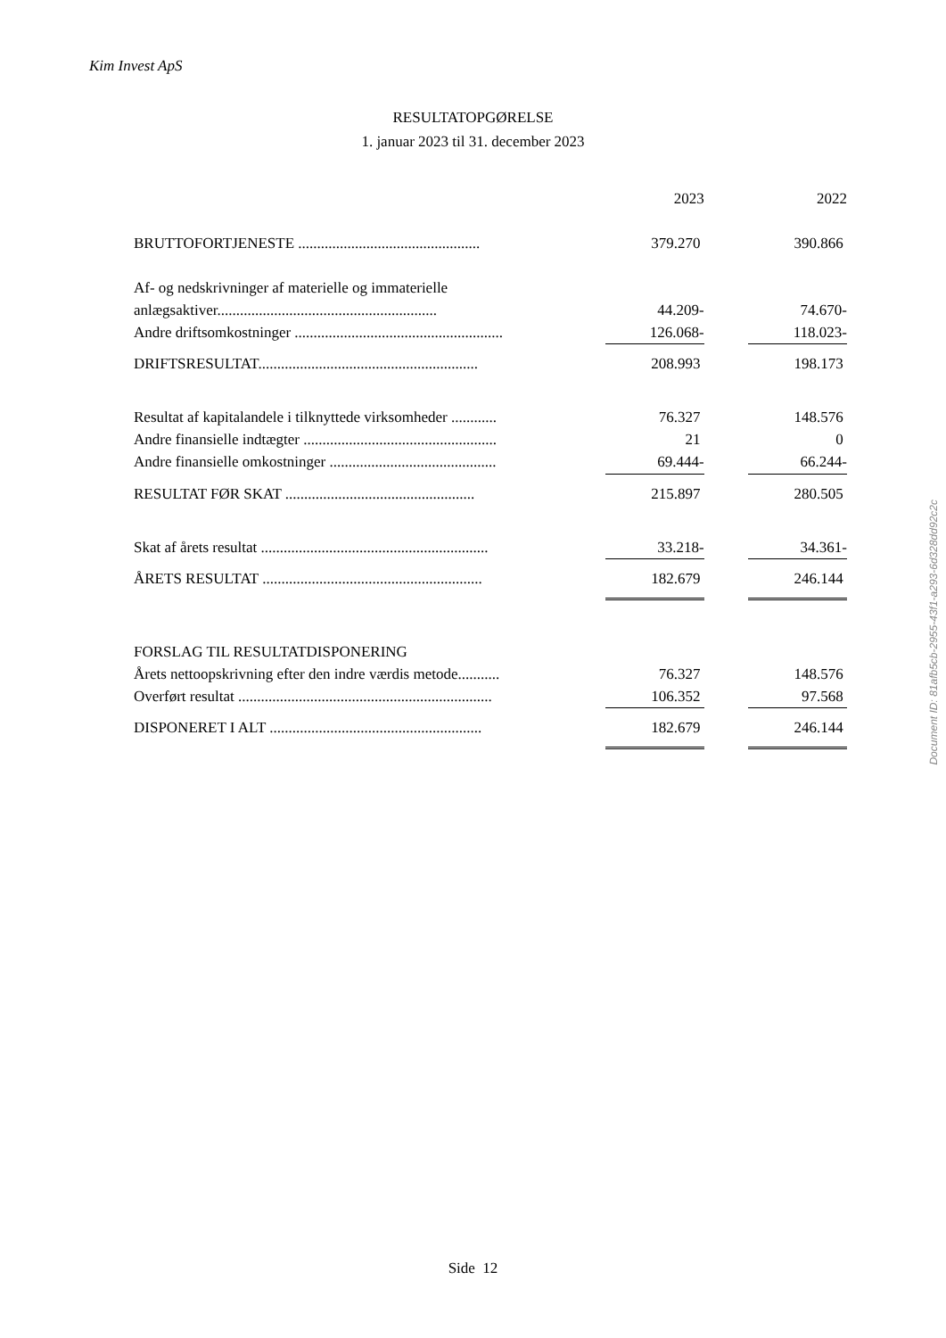Kim Invest ApS
RESULTATOPGØRELSE
1. januar 2023 til 31. december 2023
| | | 2023 | | 2022 |
| BRUTTOFORTJENESTE ................................................ | | 379.270 | | 390.866 |
| Af- og nedskrivninger af materielle og immaterielle | | | | |
| anlægsaktiver.......................................................... | | 44.209- | | 74.670- |
| Andre driftsomkostninger ....................................................... | | 126.068- | | 118.023- |
| DRIFTSRESULTAT .......................................................... | | 208.993 | | 198.173 |
| Resultat af kapitalandele i tilknyttede virksomheder ............ | | 76.327 | | 148.576 |
| Andre finansielle indtægter ................................................... | | 21 | | 0 |
| Andre finansielle omkostninger ............................................ | | 69.444- | | 66.244- |
| RESULTAT FØR SKAT .................................................. | | 215.897 | | 280.505 |
| Skat af årets resultat ............................................................ | | 33.218- | | 34.361- |
| ÅRETS RESULTAT .......................................................... | | 182.679 | | 246.144 |
| FORSLAG TIL RESULTATDISPONERING | | | | |
| Årets nettoopskrivning efter den indre værdis metode........... | | 76.327 | | 148.576 |
| Overført resultat ................................................................... | | 106.352 | | 97.568 |
| DISPONERET I ALT ........................................................ | | 182.679 | | 246.144 |
Document ID: 81afb5cb-2955-43f1-a293-6d328dd92c2c
Side 12